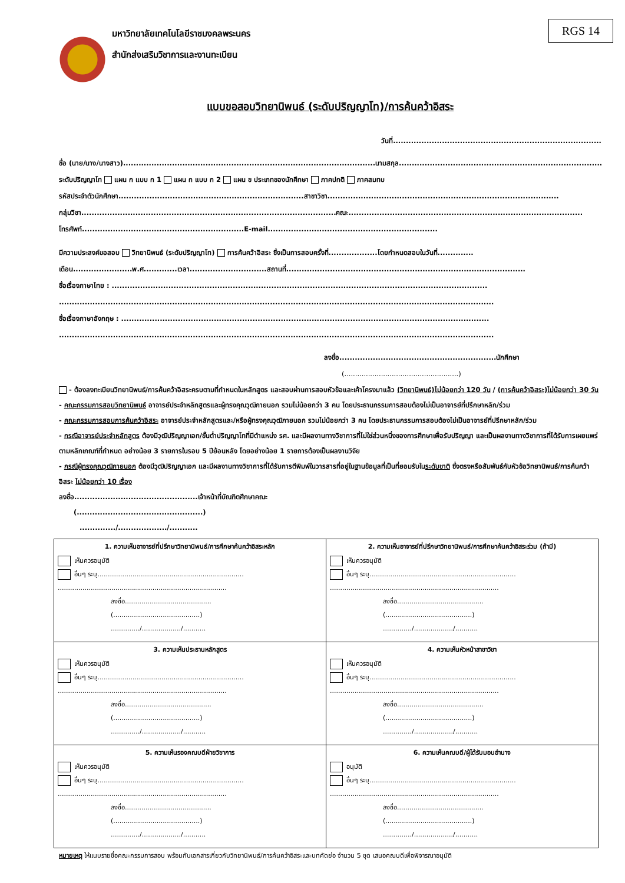RGS 14
มหาวิทยาลัยเทคโนโลยีราชมงคลพระนคร
สำนักส่งเสริมวิชาการและงานทะเบียน
แบบขอสอบวิทยานิพนธ์ (ระดับปริญญาโท)/การค้นคว้าอิสระ
วันที่.................................................................................
ชื่อ (นาย/นาง/นางสาว)..................................................................................................นามสกุล...............................................................................
ระดับปริญญาโท แผน ก แบบ ก 1 แผน ก แบบ ก 2 แผน ข ประเภทของนักศึกษา ภาคปกติ ภาคสมทบ
รหัสประจำตัวนักศึกษา........................................................................สาขาวิชา..........................................................................................
กลุ่มวิชา...................................................................................................คณะ...........................................................................................
โทรศัพท์...............................................................E-mail..................................................................
มีความประสงค์ขอสอบ วิทยานิพนธ์ (ระดับปริญญาโท) การค้นคว้าอิสระ ซึ่งเป็นการสอบครั้งที่...................โดยกำหนดสอบในวันที่..............
เดือน.......................พ.ศ.............เวลา..............................สถานที่.............................................................................................
ชื่อเรื่องภาษาไทย : ..................................................................................................................................................
.........................................................................................................................................................................
ชื่อเรื่องภาษาอังกฤษ : ...............................................................................................................................................
.........................................................................................................................................................................
ลงชื่อ.............................................................นักศึกษา
(.....................................................)
- ต้องลงทะเบียนวิทยานิพนธ์/การค้นคว้าอิสระครบตามที่กำหนดในหลักสูตร และสอบผ่านการสอบหัวข้อและเค้าโครงมาแล้ว (วิทยานิพนธ์)ไม่น้อยกว่า 120 วัน / (การค้นคว้าอิสระ)ไม่น้อยกว่า 30 วัน
- คณะกรรมการสอบวิทยานิพนธ์ อาจารย์ประจำหลักสูตรและผู้ทรงคุณวุฒิภายนอก รวมไม่น้อยกว่า 3 คน โดยประธานกรรมการสอบต้องไม่เป็นอาจารย์ที่ปรึกษาหลัก/ร่วม
- คณะกรรมการสอบการค้นคว้าอิสระ อาจารย์ประจำหลักสูตรและ/หรือผู้ทรงคุณวุฒิภายนอก รวมไม่น้อยกว่า 3 คน โดยประธานกรรมการสอบต้องไม่เป็นอาจารย์ที่ปรึกษาหลัก/ร่วม
- กรณีอาจารย์ประจำหลักสูตร ต้องมีวุฒิปริญญาเอก/ขั้นต่ำปริญญาโทที่มีตำแหน่ง รศ. และมีผลงานทางวิชาการที่ไม่ใช่ส่วนหนึ่งของการศึกษาเพื่อรับปริญญา และเป็นผลงานทางวิชาการที่ได้รับการเผยแพร่ตามหลักเกณฑ์ที่กำหนด อย่างน้อย 3 รายการในรอบ 5 ปีย้อนหลัง โดยอย่างน้อย 1 รายการต้องเป็นผลงานวิจัย
- กรณีผู้ทรงคุณวุฒิภายนอก ต้องมีวุฒิปริญญาเอก และมีผลงานทางวิชาการที่ได้รับการตีพิมพ์ในวารสารที่อยู่ในฐานข้อมูลที่เป็นที่ยอมรับในระดับชาติ ซึ่งตรงหรือสัมพันธ์กับหัวข้อวิทยานิพนธ์/การค้นคว้าอิสระ ไม่น้อยกว่า 10 เรื่อง
ลงชื่อ................................................เจ้าหน้าที่บัณฑิตศึกษาคณะ
(.................................................)
............../.................../...........
| 1. ความเห็นอาจารย์ที่ปรึกษาวิทยานิพนธ์/การศึกษาค้นคว้าอิสระหลัก เห็นควรอนุมัติ อื่นๆ ระบุ....................................................................... .................................................................................. ลงชื่อ.......................................... (..........................................) ............../.................../........... | 2. ความเห็นอาจารย์ที่ปรึกษาวิทยานิพนธ์/การศึกษาค้นคว้าอิสระร่วม (ถ้ามี) เห็นควรอนุมัติ อื่นๆ ระบุ....................................................................... .................................................................................. ลงชื่อ.......................................... (..........................................) ............../.................../........... |
| 3. ความเห็นประธานหลักสูตร เห็นควรอนุมัติ อื่นๆ ระบุ....................................................................... .................................................................................. ลงชื่อ.......................................... (..........................................) ............../.................../........... | 4. ความเห็นหัวหน้าสาขาวิชา เห็นควรอนุมัติ อื่นๆ ระบุ....................................................................... .................................................................................. ลงชื่อ.......................................... (..........................................) ............../.................../........... |
| 5. ความเห็นรองคณบดีฝ่ายวิชาการ เห็นควรอนุมัติ อื่นๆ ระบุ....................................................................... .................................................................................. ลงชื่อ.......................................... (..........................................) ............../.................../........... | 6. ความเห็นคณบดี/ผู้ได้รับมอบอำนาจ อนุมัติ อื่นๆ ระบุ....................................................................... .................................................................................. ลงชื่อ.......................................... (..........................................) ............../.................../........... |
หมายเหตุ ให้แนบรายชื่อคณะกรรมการสอบ พร้อมกับเอกสารเกี่ยวกับวิทยานิพนธ์/การค้นคว้าอิสระและบทคัดย่อ จำนวน 5 ชุด เสนอคณบดีเพื่อพิจารณาอนุมัติ